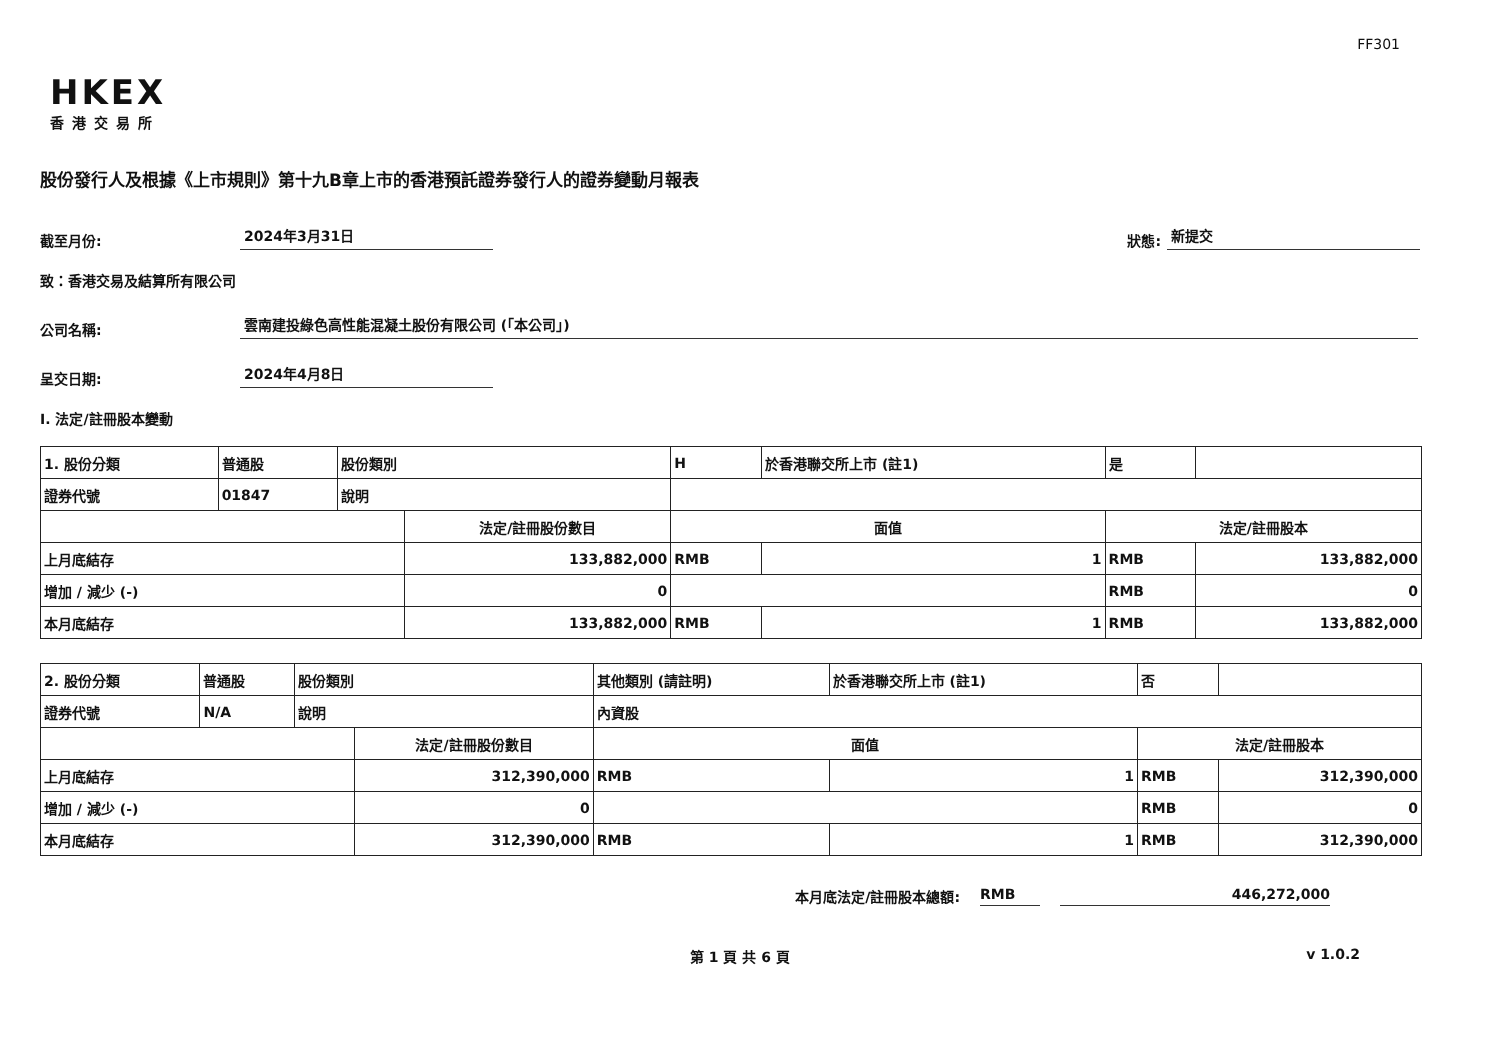FF301
HKEX
香港交易所
股份發行人及根據《上市規則》第十九B章上市的香港預託證券發行人的證券變動月報表
截至月份: 2024年3月31日 狀態: 新提交
致：香港交易及結算所有限公司
公司名稱: 雲南建投綠色高性能混凝土股份有限公司 (「本公司」)
呈交日期: 2024年4月8日
I. 法定/註冊股本變動
| 1. 股份分類 | 普通股 | 股份類別 | | H | | | 於香港聯交所上市 (註1) | 是 | |
| 證券代號 | 01847 | 說明 | | | | | | | |
| | | | 法定/註冊股份數目 | | 面值 | | | 法定/註冊股本 | |
| 上月底結存 | | | 133,882,000 | | RMB | 1 | | RMB | 133,882,000 |
| 增加 / 減少 (-) | | | 0 | | | | | RMB | 0 |
| 本月底結存 | | | 133,882,000 | | RMB | 1 | | RMB | 133,882,000 |
| 2. 股份分類 | 普通股 | 股份類別 | | 其他類別 (請註明) | | | 於香港聯交所上市 (註1) | 否 | |
| 證券代號 | N/A | 說明 | | 內資股 | | | | | |
| | | | 法定/註冊股份數目 | | 面值 | | | 法定/註冊股本 | |
| 上月底結存 | | | 312,390,000 | | RMB | 1 | | RMB | 312,390,000 |
| 增加 / 減少 (-) | | | 0 | | | | | RMB | 0 |
| 本月底結存 | | | 312,390,000 | | RMB | 1 | | RMB | 312,390,000 |
本月底法定/註冊股本總額: RMB 446,272,000
第 1 頁 共 6 頁 v 1.0.2